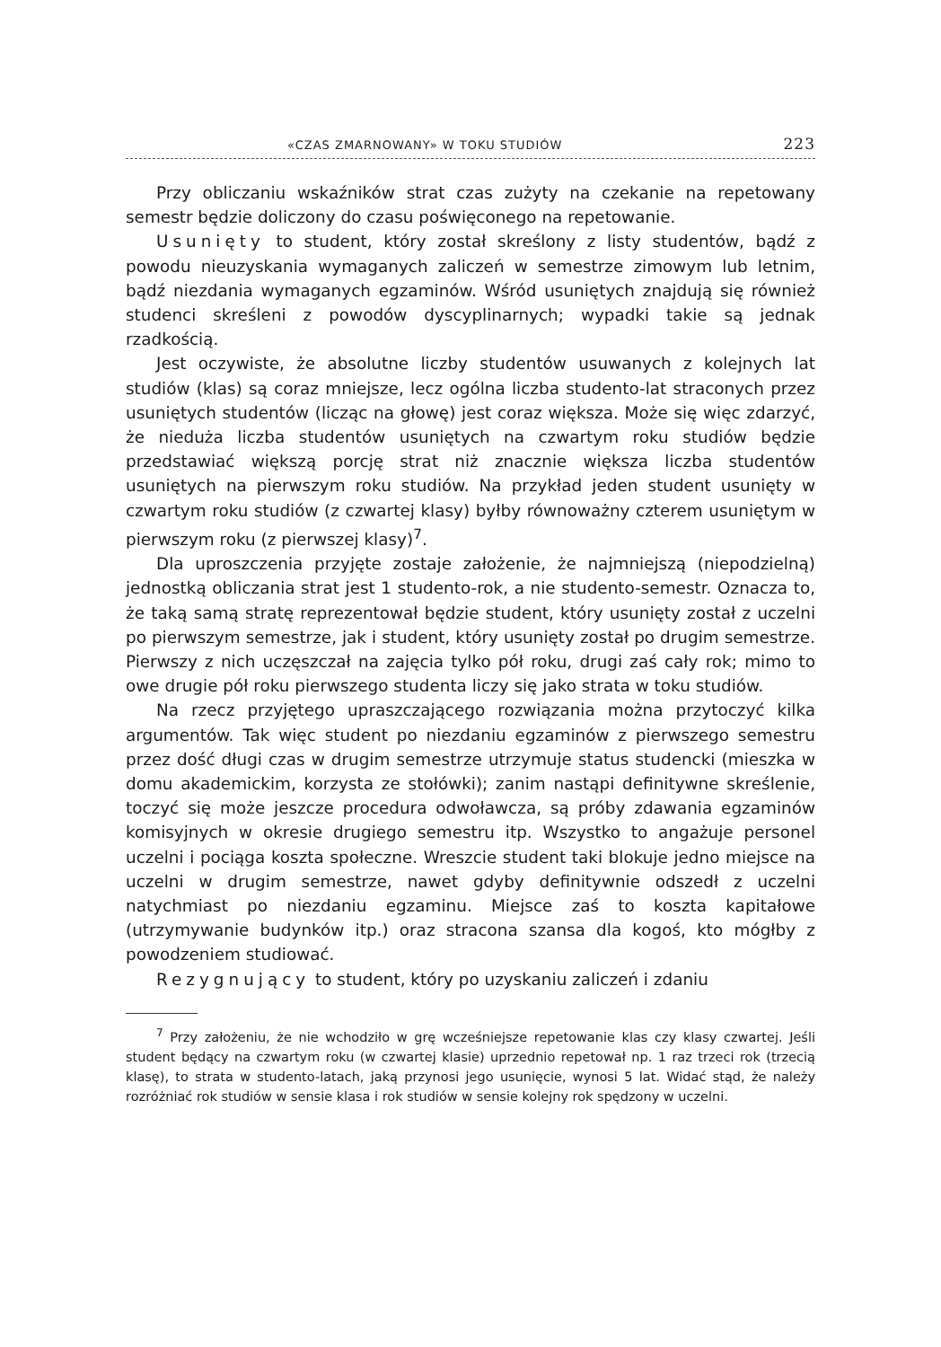«CZAS ZMARNOWANY» W TOKU STUDIÓW 223
Przy obliczaniu wskaźników strat czas zużyty na czekanie na repetowany semestr będzie doliczony do czasu poświęconego na repetowanie.
Usunięty to student, który został skreślony z listy studentów, bądź z powodu nieuzyskania wymaganych zaliczeń w semestrze zimowym lub letnim, bądź niezdania wymaganych egzaminów. Wśród usuniętych znajdują się również studenci skreśleni z powodów dyscyplinarnych; wypadki takie są jednak rzadkością.
Jest oczywiste, że absolutne liczby studentów usuwanych z kolejnych lat studiów (klas) są coraz mniejsze, lecz ogólna liczba studento-lat straconych przez usuniętych studentów (licząc na głowę) jest coraz większa. Może się więc zdarzyć, że nieduża liczba studentów usuniętych na czwartym roku studiów będzie przedstawiać większą porcję strat niż znacznie większa liczba studentów usuniętych na pierwszym roku studiów. Na przykład jeden student usunięty w czwartym roku studiów (z czwartej klasy) byłby równoważny czterem usuniętym w pierwszym roku (z pierwszej klasy)<sup>7</sup>.
Dla uproszczenia przyjęte zostaje założenie, że najmniejszą (niepodzielną) jednostką obliczania strat jest 1 studento-rok, a nie studento-semestr. Oznacza to, że taką samą stratę reprezentował będzie student, który usunięty został z uczelni po pierwszym semestrze, jak i student, który usunięty został po drugim semestrze. Pierwszy z nich uczęszczał na zajęcia tylko pół roku, drugi zaś cały rok; mimo to owe drugie pół roku pierwszego studenta liczy się jako strata w toku studiów.
Na rzecz przyjętego upraszczającego rozwiązania można przytoczyć kilka argumentów. Tak więc student po niezdaniu egzaminów z pierwszego semestru przez dość długi czas w drugim semestrze utrzymuje status studencki (mieszka w domu akademickim, korzysta ze stołówki); zanim nastąpi definitywne skreślenie, toczyć się może jeszcze procedura odwoławcza, są próby zdawania egzaminów komisyjnych w okresie drugiego semestru itp. Wszystko to angażuje personel uczelni i pociąga koszta społeczne. Wreszcie student taki blokuje jedno miejsce na uczelni w drugim semestrze, nawet gdyby definitywnie odszedł z uczelni natychmiast po niezdaniu egzaminu. Miejsce zaś to koszta kapitałowe (utrzymywanie budynków itp.) oraz stracona szansa dla kogoś, kto mógłby z powodzeniem studiować.
Rezygnujący to student, który po uzyskaniu zaliczeń i zdaniu
<sup>7</sup> Przy założeniu, że nie wchodziło w grę wcześniejsze repetowanie klas czy klasy czwartej. Jeśli student będący na czwartym roku (w czwartej klasie) uprzednio repetował np. 1 raz trzeci rok (trzecią klasę), to strata w studento-latach, jaką przynosi jego usunięcie, wynosi 5 lat. Widać stąd, że należy rozróżniać rok studiów w sensie klasa i rok studiów w sensie kolejny rok spędzony w uczelni.